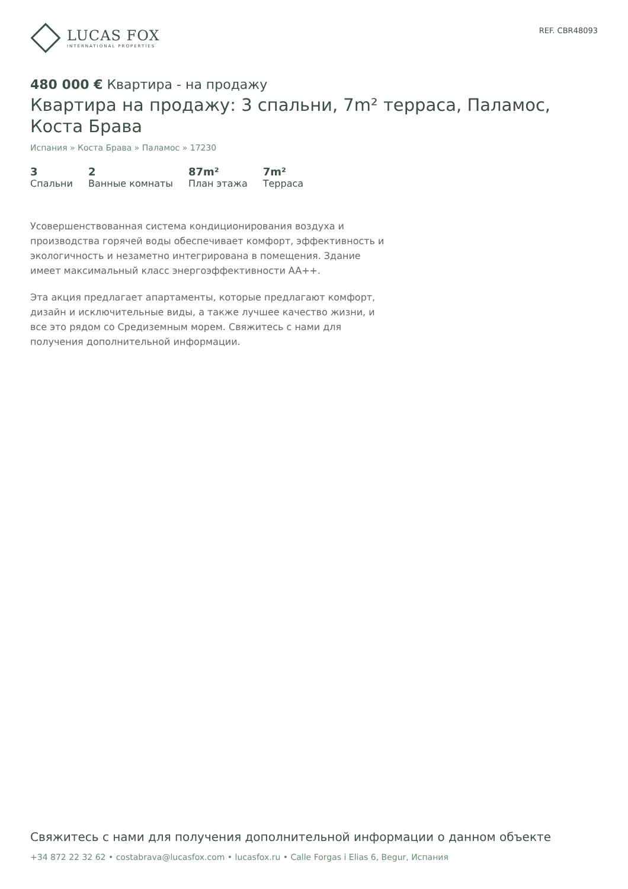LUCAS FOX
INTERNATIONAL PROPERTIES
REF. CBR48093
480 000 € Квартира - на продажу
Квартира на продажу: 3 спальни, 7m² терраса, Паламос, Коста Брава
Испания » Коста Брава » Паламос » 17230
3
Спальни
2
Ванные комнаты
87m²
План этажа
7m²
Терраса
Усовершенствованная система кондиционирования воздуха и производства горячей воды обеспечивает комфорт, эффективность и экологичность и незаметно интегрирована в помещения. Здание имеет максимальный класс энергоэффективности AA++.
Эта акция предлагает апартаменты, которые предлагают комфорт, дизайн и исключительные виды, а также лучшее качество жизни, и все это рядом со Средиземным морем. Свяжитесь с нами для получения дополнительной информации.
Свяжитесь с нами для получения дополнительной информации о данном объекте
+34 872 22 32 62 • costabrava@lucasfox.com • lucasfox.ru • Calle Forgas i Elias 6, Begur, Испания